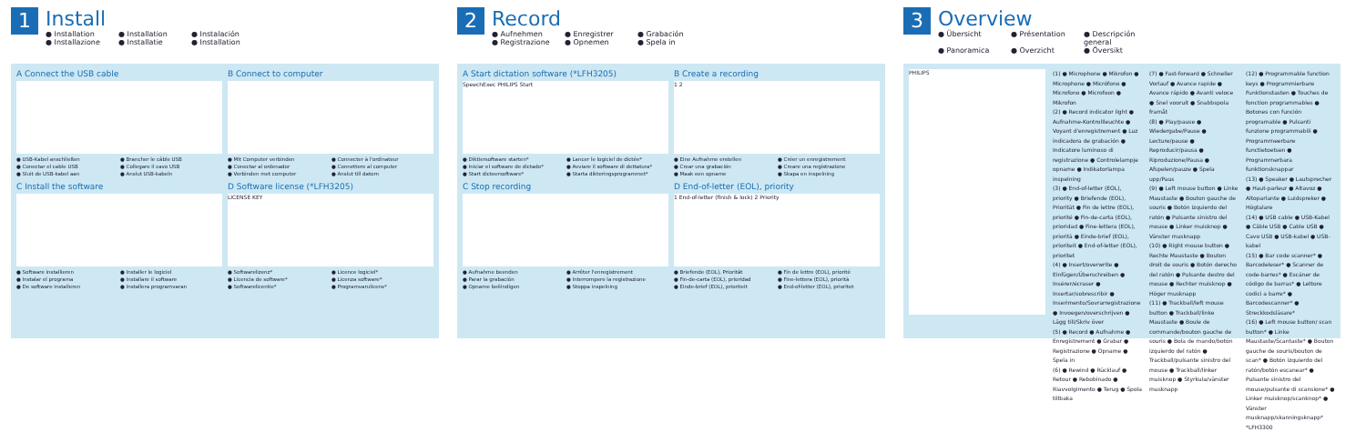1
Install
● Installation ● Installation ● Instalación ● Installazione ● Installatie ● Installation
A Connect the USB cable
● USB-Kabel anschließen ● Brancher le câble USB ● Conectar el cable USB ● Collegare il cavo USB ● Sluit de USB-kabel aan ● Anslut USB-kabeln
B Connect to computer
● Mit Computer verbinden ● Connecter à l'ordinateur ● Conectar al ordenador ● Connettere al computer ● Verbinden met computer ● Anslut till datorn
C Install the software
● Software installieren ● Installer le logiciel ● Instalar el programa ● Installare il software ● De software installeren ● Installera programvaran
D Software license (*LFH3205)
LICENSE KEY
● Softwarelizenz* ● Licence logiciel* ● Licencia de software* ● Licenza software* ● Softwarelicentie* ● Programvarulicens*
2
Record
● Aufnehmen ● Enregistrer ● Grabación ● Registrazione ● Opnemen ● Spela in
A Start dictation software (*LFH3205)
SpeechExec PHILIPS Start
● Diktiersoftware starten* ● Lancer le logiciel de dictée* ● Iniciar el software de dictado* ● Avviare il software di dettatura* ● Start dicteersoftware* ● Starta dikteringsprogrammet*
B Create a recording
1 2
● Eine Aufnahme erstellen ● Créer un enregistrement ● Crear una grabación ● Creare una registrazione ● Maak een opname ● Skapa en inspelning
C Stop recording
● Aufnahme beenden ● Arrêter l'enregistrement ● Parar la grabación ● Interrompere la registrazione ● Opname beëindigen ● Stoppa inspelning
D End-of-letter (EOL), priority
1 End-of-letter (finish & lock) 2 Priority
● Briefende (EOL), Priorität ● Fin de lettre (EOL), priorité ● Fin-de-carta (EOL), prioridad ● Fine-lettera (EOL), priorità ● Einde-brief (EOL), prioriteit ● End-of-letter (EOL), prioritet
3
Overview
● Übersicht ● Présentation ● Descripción general ● Panoramica ● Overzicht ● Översikt
PHILIPS
(1) ● Microphone ● Mikrofon ● Microphone ● Micrófono ● Microfono ● Microfoon ● Mikrofon
(2) ● Record indicator light ● Aufnahme-Kontrollleuchte ● Voyant d'enregistrement ● Luz indicadora de grabación ● Indicatore luminoso di registrazione ● Controlelampje opname ● Indikatorlampa inspelning
(3) ● End-of-letter (EOL), priority ● Briefende (EOL), Priorität ● Fin de lettre (EOL), priorité ● Fin-de-carta (EOL), prioridad ● Fine-lettera (EOL), priorità ● Einde-brief (EOL), prioriteit ● End-of-letter (EOL), prioritet
(4) ● Insert/overwrite ● Einfügen/Überschreiben ● Insérer/écraser ● Insertar/sobrescribir ● Inserimento/Sovrarregistrazione ● Invoegen/overschrijven ● Lägg till/Skriv över
(5) ● Record ● Aufnahme ● Enregistrement ● Grabar ● Registrazione ● Opname ● Spela in
(6) ● Rewind ● Rücklauf ● Retour ● Rebobinado ● Riavvolgimento ● Terug ● Spola tillbaka
(7) ● Fast-forward ● Schneller Vorlauf ● Avance rapide ● Avance rápido ● Avanti veloce ● Snel vooruit ● Snabbspola framåt
(8) ● Play/pause ● Wiedergabe/Pause ● Lecture/pause ● Reproducir/pausa ● Riproduzione/Pausa ● Afspelen/pauze ● Spela upp/Paus
(9) ● Left mouse button ● Linke Maustaste ● Bouton gauche de souris ● Botón izquierdo del ratón ● Pulsante sinistro del mouse ● Linker muisknop ● Vänster musknapp
(10) ● Right mouse button ● Rechte Maustaste ● Bouton droit de souris ● Botón derecho del ratón ● Pulsante destro del mouse ● Rechter muisknop ● Höger musknapp
(11) ● Trackball/left mouse button ● Trackball/linke Maustaste ● Boule de commande/bouton gauche de souris ● Bola de mando/botón izquierdo del ratón ● Trackball/pulsante sinistro del mouse ● Trackball/linker muisknop ● Styrkula/vänster musknapp
(12) ● Programmable function keys ● Programmierbare Funktionstasten ● Touches de fonction programmables ● Botones con función programable ● Pulsanti funzione programmabili ● Programmeerbare functietoetsen ● Programmerbara funktionsknappar
(13) ● Speaker ● Lautsprecher ● Haut-parleur ● Altavoz ● Altoparlante ● Luidspreker ● Högtalare
(14) ● USB cable ● USB-Kabel ● Câble USB ● Cable USB ● Cavo USB ● USB-kabel ● USB-kabel
(15) ● Bar code scanner* ● Barcodeleser* ● Scanner de code-barres* ● Escáner de código de barras* ● Lettore codici a barre* ● Barcodescanner* ● Streckkodsläsare*
(16) ● Left mouse button/ scan button* ● Linke Maustaste/Scantaste* ● Bouton gauche de souris/bouton de scan* ● Botón izquierdo del ratón/botón escanear* ● Pulsante sinistro del mouse/pulsante di scansione* ● Linker muisknop/scanknop* ● Vänster musknapp/skanningsknapp*
*LFH3300